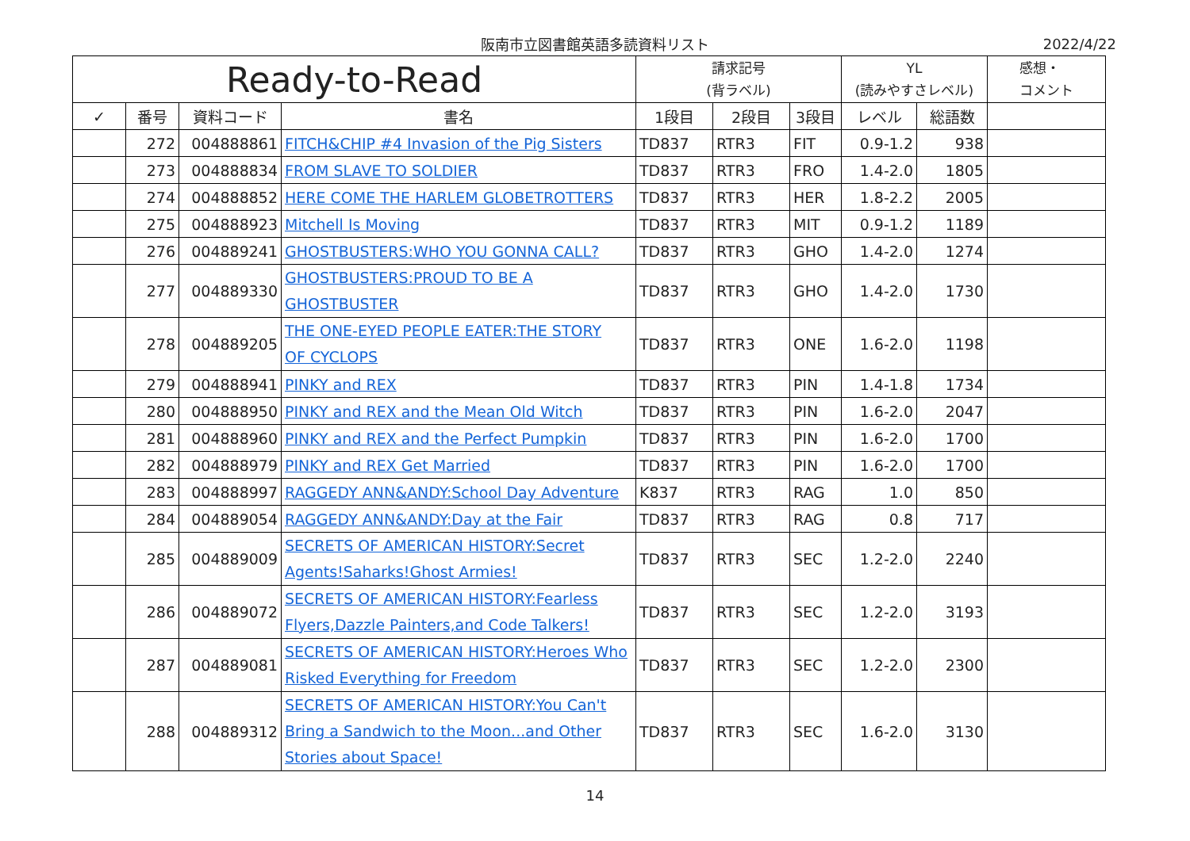阪南市立図書館英語多読資料リスト 2022/4/22
| Ready-to-Read | | | | 請求記号 (背ラベル) | | | YL (読みやすさレベル) | | 感想・ コメント |
| --- | --- | --- | --- | --- | --- | --- | --- | --- | --- |
| ✓ | 番号 | 資料コード | 書名 | 1段目 | 2段目 | 3段目 | レベル | 総語数 | |
| | 272 | 004888861 | FITCH&CHIP #4 Invasion of the Pig Sisters | TD837 | RTR3 | FIT | 0.9-1.2 | 938 | |
| | 273 | 004888834 | FROM SLAVE TO SOLDIER | TD837 | RTR3 | FRO | 1.4-2.0 | 1805 | |
| | 274 | 004888852 | HERE COME THE HARLEM GLOBETROTTERS | TD837 | RTR3 | HER | 1.8-2.2 | 2005 | |
| | 275 | 004888923 | Mitchell Is Moving | TD837 | RTR3 | MIT | 0.9-1.2 | 1189 | |
| | 276 | 004889241 | GHOSTBUSTERS:WHO YOU GONNA CALL? | TD837 | RTR3 | GHO | 1.4-2.0 | 1274 | |
| | 277 | 004889330 | GHOSTBUSTERS:PROUD TO BE A GHOSTBUSTER | TD837 | RTR3 | GHO | 1.4-2.0 | 1730 | |
| | 278 | 004889205 | THE ONE-EYED PEOPLE EATER:THE STORY OF CYCLOPS | TD837 | RTR3 | ONE | 1.6-2.0 | 1198 | |
| | 279 | 004888941 | PINKY and REX | TD837 | RTR3 | PIN | 1.4-1.8 | 1734 | |
| | 280 | 004888950 | PINKY and REX and the Mean Old Witch | TD837 | RTR3 | PIN | 1.6-2.0 | 2047 | |
| | 281 | 004888960 | PINKY and REX and the Perfect Pumpkin | TD837 | RTR3 | PIN | 1.6-2.0 | 1700 | |
| | 282 | 004888979 | PINKY and REX Get Married | TD837 | RTR3 | PIN | 1.6-2.0 | 1700 | |
| | 283 | 004888997 | RAGGEDY ANN&ANDY:School Day Adventure | K837 | RTR3 | RAG | 1.0 | 850 | |
| | 284 | 004889054 | RAGGEDY ANN&ANDY:Day at the Fair | TD837 | RTR3 | RAG | 0.8 | 717 | |
| | 285 | 004889009 | SECRETS OF AMERICAN HISTORY:Secret Agents!Saharks!Ghost Armies! | TD837 | RTR3 | SEC | 1.2-2.0 | 2240 | |
| | 286 | 004889072 | SECRETS OF AMERICAN HISTORY:Fearless Flyers,Dazzle Painters,and Code Talkers! | TD837 | RTR3 | SEC | 1.2-2.0 | 3193 | |
| | 287 | 004889081 | SECRETS OF AMERICAN HISTORY:Heroes Who Risked Everything for Freedom | TD837 | RTR3 | SEC | 1.2-2.0 | 2300 | |
| | 288 | 004889312 | SECRETS OF AMERICAN HISTORY:You Can't Bring a Sandwich to the Moon...and Other Stories about Space! | TD837 | RTR3 | SEC | 1.6-2.0 | 3130 | |
14